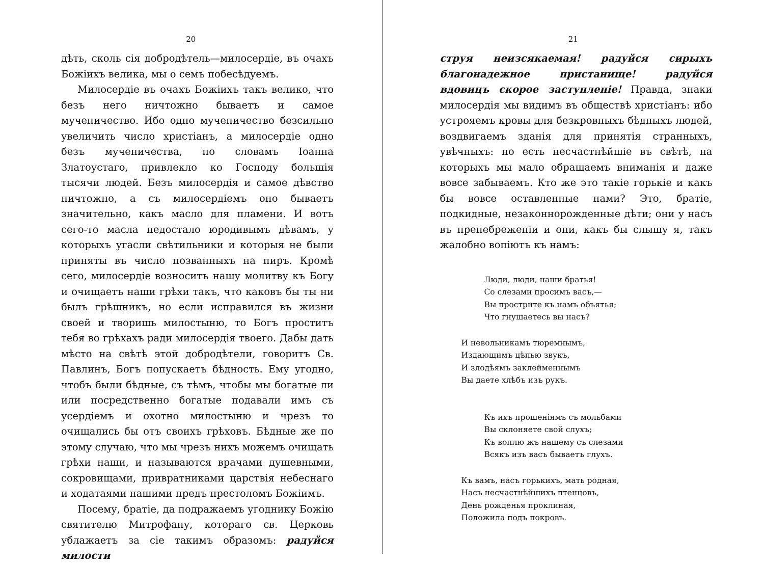20
дѣть, сколь сія добродѣтель—милосердіе, въ очахъ Божіихъ велика, мы о семъ побесѣдуемъ.
Милосердіе въ очахъ Божіихъ такъ велико, что безъ него ничтожно бываетъ и самое мученичество. Ибо одно мученичество безсильно увеличить число христіанъ, а милосердіе одно безъ мученичества, по словамъ Іоанна Златоустаго, привлекло ко Господу большія тысячи людей. Безъ милосердія и самое дѣвство ничтожно, а съ милосердіемъ оно бываетъ значительно, какъ масло для пламени. И вотъ сего-то масла недостало юродивымъ дѣвамъ, у которыхъ угасли свѣтильники и которыя не были приняты въ число позванныхъ на пиръ. Кромѣ сего, милосердіе возноситъ нашу молитву къ Богу и очищаетъ наши грѣхи такъ, что каковъ бы ты ни былъ грѣшникъ, но если исправился въ жизни своей и творишь милостыню, то Богъ проститъ тебя во грѣхахъ ради милосердія твоего. Дабы дать мѣсто на свѣтѣ этой добродѣтели, говоритъ Св. Павлинъ, Богъ попускаетъ бѣдность. Ему угодно, чтобъ были бѣдные, съ тѣмъ, чтобы мы богатые ли или посредственно богатые подавали имъ съ усердіемъ и охотно милостыню и чрезъ то очищались бы отъ своихъ грѣховъ. Бѣдные же по этому случаю, что мы чрезъ нихъ можемъ очищать грѣхи наши, и называются врачами душевными, сокровищами, привратниками царствія небеснаго и ходатаями нашими предъ престоломъ Божіимъ.
Посему, братіе, да подражаемъ угоднику Божію святителю Митрофану, котораго св. Церковь ублажаетъ за сіе такимъ образомъ: радуйся милости
21
струя неизсякаемая! радуйся сирыхъ благонадежное пристанище! радуйся вдовицъ скорое заступленіе! Правда, знаки милосердія мы видимъ въ обществѣ христіанъ: ибо устрояемъ кровы для безкровныхъ бѣдныхъ людей, воздвигаемъ зданія для принятія странныхъ, увѣчныхъ: но есть несчастнѣйшіе въ свѣтѣ, на которыхъ мы мало обращаемъ вниманія и даже вовсе забываемъ. Кто же это такіе горькіе и какъ бы вовсе оставленные нами? Это, братіе, подкидные, незаконнорожденные дѣти; они у насъ въ пренебреженіи и они, какъ бы слышу я, такъ жалобно вопіютъ къ намъ:
Люди, люди, наши братья!
Со слезами просимъ васъ,—
Вы прострите къ намъ объятья;
Что гнушаетесь вы насъ?
И невольникамъ тюремнымъ,
Издающимъ цѣпью звукъ,
И злодѣямъ заклейменнымъ
Вы даете хлѣбъ изъ рукъ.
Къ ихъ прошеніямъ съ мольбами
Вы склоняете свой слухъ;
Къ воплю жъ нашему съ слезами
Всякъ изъ васъ бываетъ глухъ.
Къ вамъ, насъ горькихъ, мать родная,
Насъ несчастнѣйшихъ птенцовъ,
День рожденья проклиная,
Положила подъ покровъ.